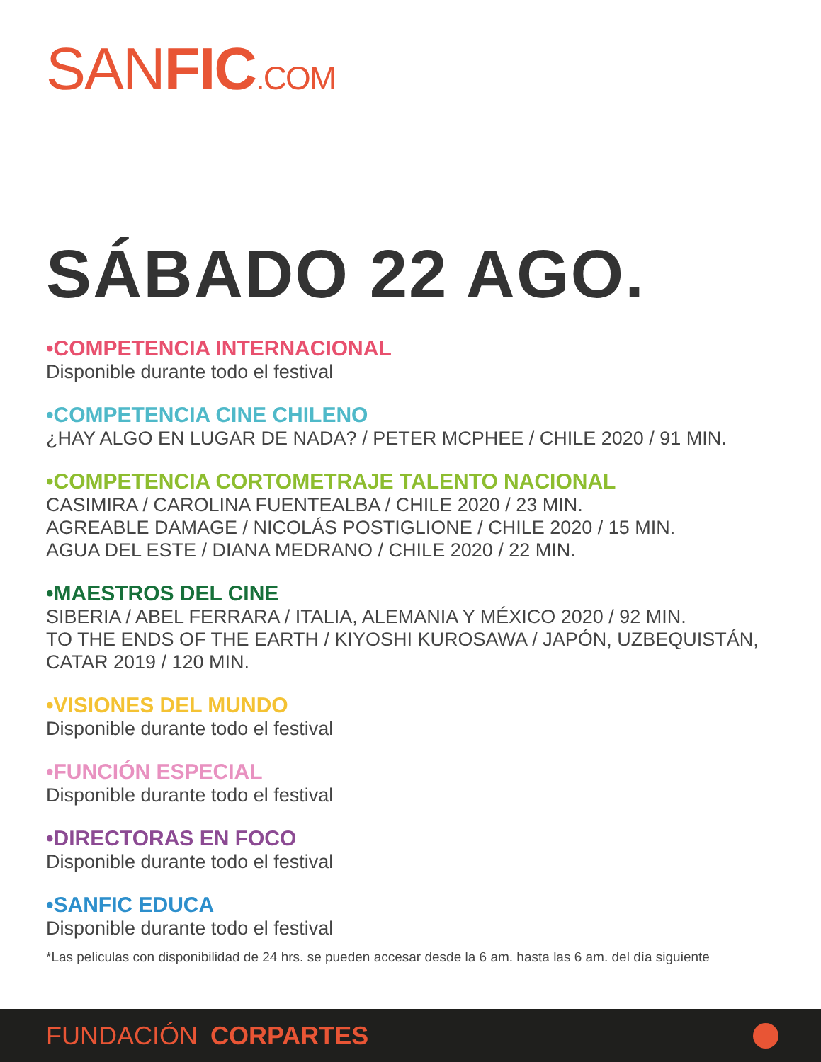SANFIC.COM
SÁBADO 22 AGO.
•COMPETENCIA INTERNACIONAL
Disponible durante todo el festival
•COMPETENCIA CINE CHILENO
¿HAY ALGO EN LUGAR DE NADA? / PETER MCPHEE / CHILE 2020 / 91 MIN.
•COMPETENCIA CORTOMETRAJE TALENTO NACIONAL
CASIMIRA / CAROLINA FUENTEALBA / CHILE 2020 / 23 MIN.
AGREABLE DAMAGE / NICOLÁS POSTIGLIONE / CHILE 2020 / 15 MIN.
AGUA DEL ESTE / DIANA MEDRANO / CHILE 2020 / 22 MIN.
•MAESTROS DEL CINE
SIBERIA / ABEL FERRARA / ITALIA, ALEMANIA Y MÉXICO 2020 / 92 MIN.
TO THE ENDS OF THE EARTH / KIYOSHI KUROSAWA / JAPÓN, UZBEQUISTÁN,
CATAR 2019 / 120 MIN.
•VISIONES DEL MUNDO
Disponible durante todo el festival
•FUNCIÓN ESPECIAL
Disponible durante todo el festival
•DIRECTORAS EN FOCO
Disponible durante todo el festival
•SANFIC EDUCA
Disponible durante todo el festival
*Las peliculas con disponibilidad de 24 hrs. se pueden accesar desde la 6 am. hasta las 6 am. del día siguiente
FUNDACIÓN CORPARTES